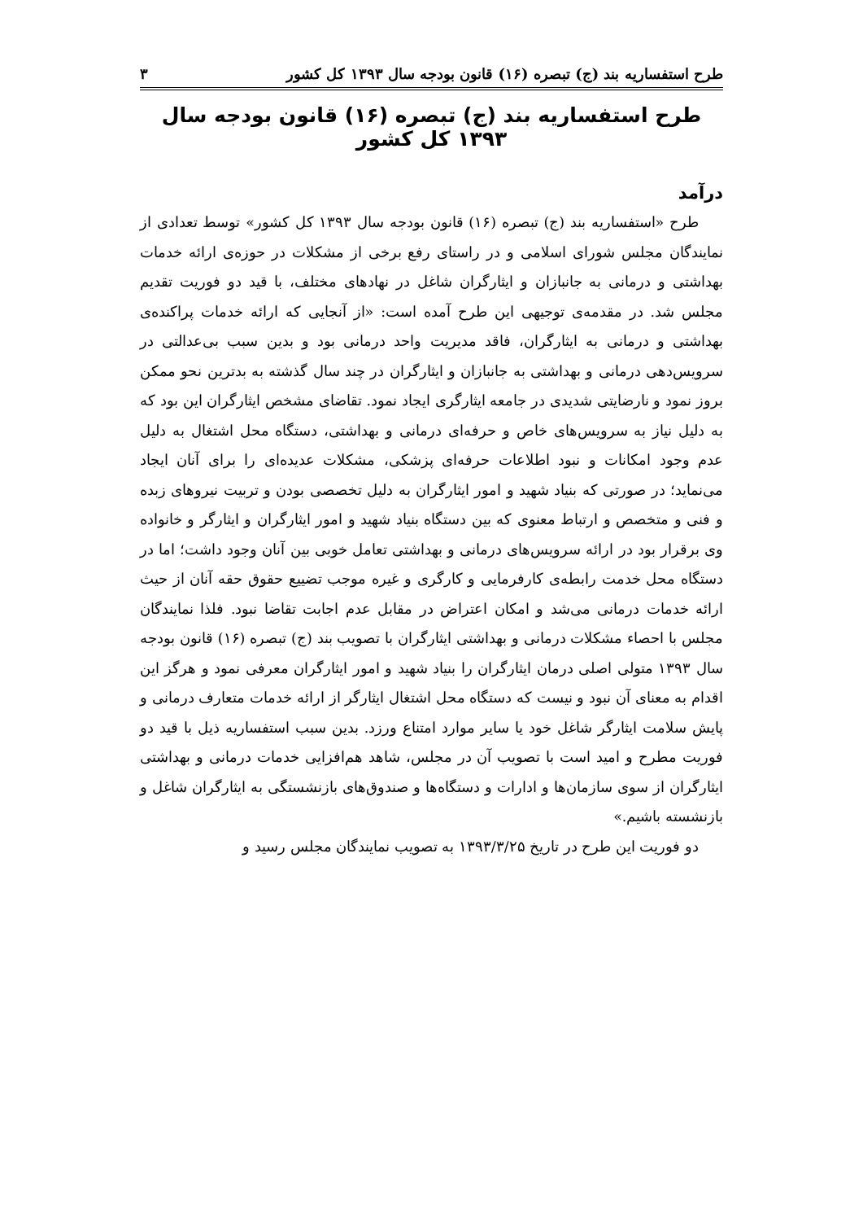طرح استفساریه بند (ج) تبصره (۱۶) قانون بودجه سال ۱۳۹۳ کل کشور ۳
طرح استفساریه بند (ج) تبصره (۱۶) قانون بودجه سال ۱۳۹۳ کل کشور
درآمد
طرح «استفساریه بند (ج) تبصره (۱۶) قانون بودجه سال ۱۳۹۳ کل کشور» توسط تعدادی از نمایندگان مجلس شورای اسلامی و در راستای رفع برخی از مشکلات در حوزه‌ی ارائه خدمات بهداشتی و درمانی به جانبازان و ایثارگران شاغل در نهادهای مختلف، با قید دو فوریت تقدیم مجلس شد. در مقدمه‌ی توجیهی این طرح آمده است: «از آنجایی که ارائه خدمات پراکنده‌ی بهداشتی و درمانی به ایثارگران، فاقد مدیریت واحد درمانی بود و بدین سبب بی‌عدالتی در سرویس‌دهی درمانی و بهداشتی به جانبازان و ایثارگران در چند سال گذشته به بدترین نحو ممکن بروز نمود و نارضایتی شدیدی در جامعه ایثارگری ایجاد نمود. تقاضای مشخص ایثارگران این بود که به دلیل نیاز به سرویس‌های خاص و حرفه‌ای درمانی و بهداشتی، دستگاه محل اشتغال به دلیل عدم وجود امکانات و نبود اطلاعات حرفه‌ای پزشکی، مشکلات عدیده‌ای را برای آنان ایجاد می‌نماید؛ در صورتی که بنیاد شهید و امور ایثارگران به دلیل تخصصی بودن و تربیت نیروهای زبده و فنی و متخصص و ارتباط معنوی که بین دستگاه بنیاد شهید و امور ایثارگران و ایثارگر و خانواده وی برقرار بود در ارائه سرویس‌های درمانی و بهداشتی تعامل خوبی بین آنان وجود داشت؛ اما در دستگاه محل خدمت رابطه‌ی کارفرمایی و کارگری و غیره موجب تضییع حقوق حقه آنان از حیث ارائه خدمات درمانی می‌شد و امکان اعتراض در مقابل عدم اجابت تقاضا نبود. فلذا نمایندگان مجلس با احصاء مشکلات درمانی و بهداشتی ایثارگران با تصویب بند (ج) تبصره (۱۶) قانون بودجه سال ۱۳۹۳ متولی اصلی درمان ایثارگران را بنیاد شهید و امور ایثارگران معرفی نمود و هرگز این اقدام به معنای آن نبود و نیست که دستگاه محل اشتغال ایثارگر از ارائه خدمات متعارف درمانی و پایش سلامت ایثارگر شاغل خود یا سایر موارد امتناع ورزد. بدین سبب استفساریه ذیل با قید دو فوریت مطرح و امید است با تصویب آن در مجلس، شاهد هم‌افزایی خدمات درمانی و بهداشتی ایثارگران از سوی سازمان‌ها و ادارات و دستگاه‌ها و صندوق‌های بازنشستگی به ایثارگران شاغل و بازنشسته باشیم.»
دو فوریت این طرح در تاریخ ۱۳۹۳/۳/۲۵ به تصویب نمایندگان مجلس رسید و